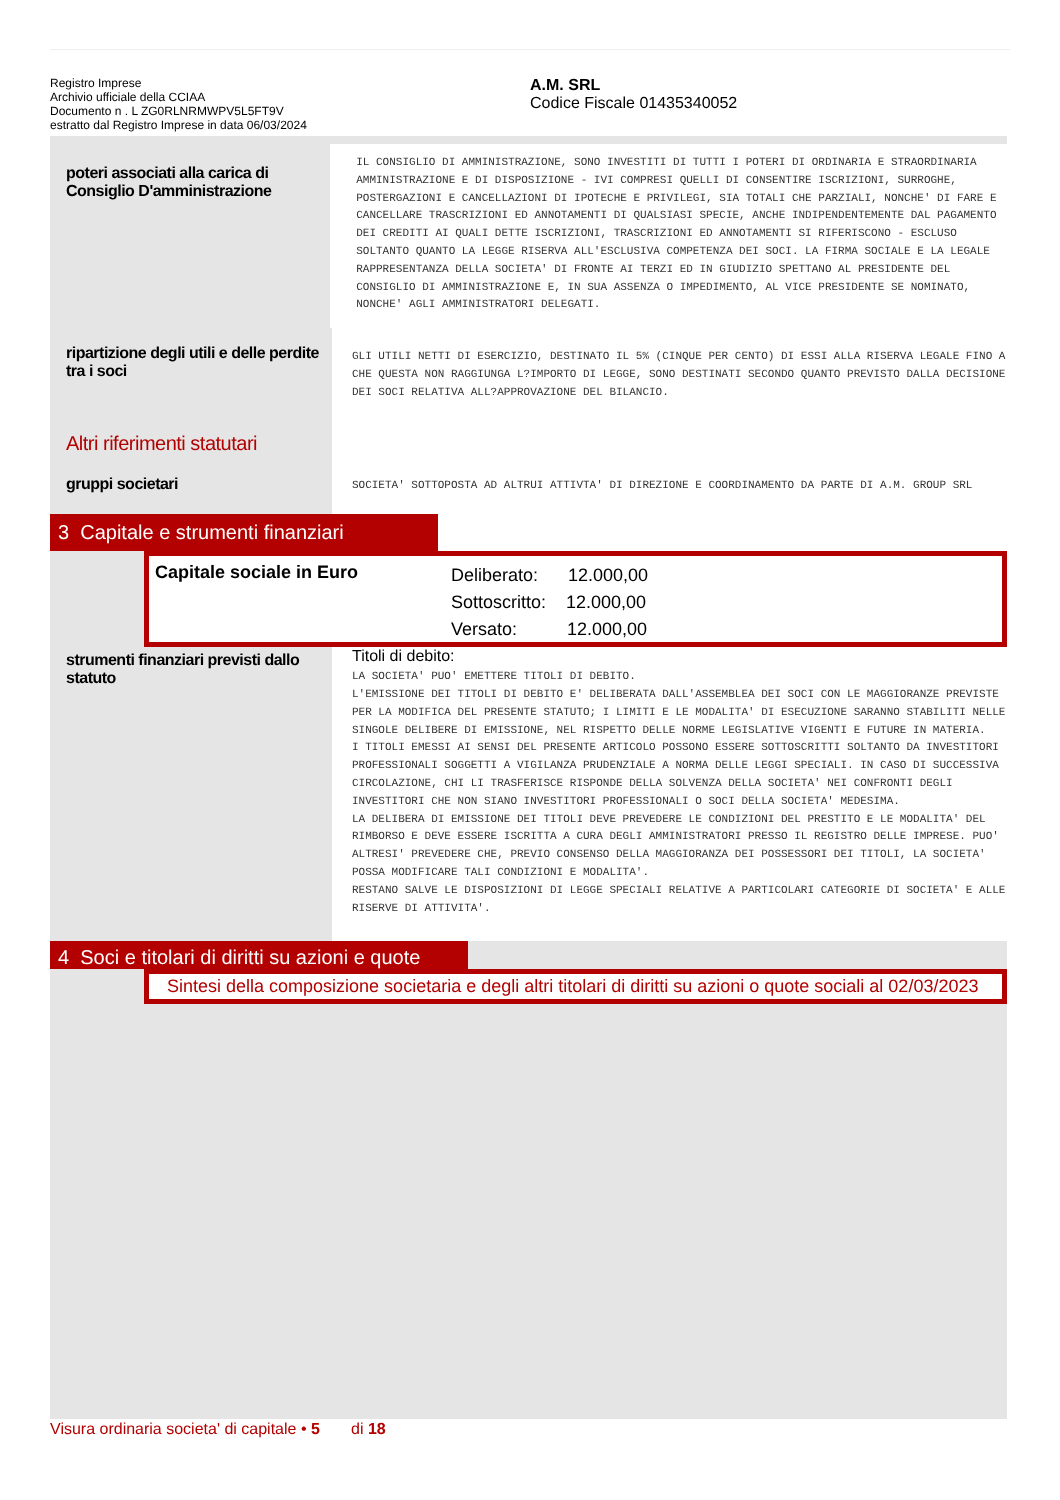Registro Imprese
Archivio ufficiale della CCIAA
Documento n . L ZG0RLNRMWPV5L5FT9V
estratto dal Registro Imprese in data 06/03/2024
A.M. SRL
Codice Fiscale 01435340052
poteri associati alla carica di Consiglio D'amministrazione
IL CONSIGLIO DI AMMINISTRAZIONE, SONO INVESTITI DI TUTTI I POTERI DI ORDINARIA E STRAORDINARIA AMMINISTRAZIONE E DI DISPOSIZIONE - IVI COMPRESI QUELLI DI CONSENTIRE ISCRIZIONI, SURROGHE, POSTERGAZIONI E CANCELLAZIONI DI IPOTECHE E PRIVILEGI, SIA TOTALI CHE PARZIALI, NONCHE' DI FARE E CANCELLARE TRASCRIZIONI ED ANNOTAMENTI DI QUALSIASI SPECIE, ANCHE INDIPENDENTEMENTE DAL PAGAMENTO DEI CREDITI AI QUALI DETTE ISCRIZIONI, TRASCRIZIONI ED ANNOTAMENTI SI RIFERISCONO - ESCLUSO SOLTANTO QUANTO LA LEGGE RISERVA ALL'ESCLUSIVA COMPETENZA DEI SOCI. LA FIRMA SOCIALE E LA LEGALE RAPPRESENTANZA DELLA SOCIETA' DI FRONTE AI TERZI ED IN GIUDIZIO SPETTANO AL PRESIDENTE DEL CONSIGLIO DI AMMINISTRAZIONE E, IN SUA ASSENZA O IMPEDIMENTO, AL VICE PRESIDENTE SE NOMINATO, NONCHE' AGLI AMMINISTRATORI DELEGATI.
ripartizione degli utili e delle perdite tra i soci
GLI UTILI NETTI DI ESERCIZIO, DESTINATO IL 5% (CINQUE PER CENTO) DI ESSI ALLA RISERVA LEGALE FINO A CHE QUESTA NON RAGGIUNGA L?IMPORTO DI LEGGE, SONO DESTINATI SECONDO QUANTO PREVISTO DALLA DECISIONE DEI SOCI RELATIVA ALL?APPROVAZIONE DEL BILANCIO.
Altri riferimenti statutari
gruppi societari
SOCIETA' SOTTOPOSTA AD ALTRUI ATTIVTA' DI DIREZIONE E COORDINAMENTO DA PARTE DI A.M. GROUP SRL
3 Capitale e strumenti finanziari
Capitale sociale in Euro
Deliberato: 12.000,00
Sottoscritto: 12.000,00
Versato: 12.000,00
strumenti finanziari previsti dallo statuto
Titoli di debito:
LA SOCIETA' PUO' EMETTERE TITOLI DI DEBITO.
L'EMISSIONE DEI TITOLI DI DEBITO E' DELIBERATA DALL'ASSEMBLEA DEI SOCI CON LE MAGGIORANZE PREVISTE PER LA MODIFICA DEL PRESENTE STATUTO; I LIMITI E LE MODALITA' DI ESECUZIONE SARANNO STABILITI NELLE SINGOLE DELIBERE DI EMISSIONE, NEL RISPETTO DELLE NORME LEGISLATIVE VIGENTI E FUTURE IN MATERIA.
I TITOLI EMESSI AI SENSI DEL PRESENTE ARTICOLO POSSONO ESSERE SOTTOSCRITTI SOLTANTO DA INVESTITORI PROFESSIONALI SOGGETTI A VIGILANZA PRUDENZIALE A NORMA DELLE LEGGI SPECIALI. IN CASO DI SUCCESSIVA CIRCOLAZIONE, CHI LI TRASFERISCE RISPONDE DELLA SOLVENZA DELLA SOCIETA' NEI CONFRONTI DEGLI INVESTITORI CHE NON SIANO INVESTITORI PROFESSIONALI O SOCI DELLA SOCIETA' MEDESIMA.
LA DELIBERA DI EMISSIONE DEI TITOLI DEVE PREVEDERE LE CONDIZIONI DEL PRESTITO E LE MODALITA' DEL RIMBORSO E DEVE ESSERE ISCRITTA A CURA DEGLI AMMINISTRATORI PRESSO IL REGISTRO DELLE IMPRESE. PUO' ALTRESI' PREVEDERE CHE, PREVIO CONSENSO DELLA MAGGIORANZA DEI POSSESSORI DEI TITOLI, LA SOCIETA' POSSA MODIFICARE TALI CONDIZIONI E MODALITA'.
RESTANO SALVE LE DISPOSIZIONI DI LEGGE SPECIALI RELATIVE A PARTICOLARI CATEGORIE DI SOCIETA' E ALLE RISERVE DI ATTIVITA'.
4 Soci e titolari di diritti su azioni e quote
Sintesi della composizione societaria e degli altri titolari di diritti su azioni o quote sociali al 02/03/2023
Visura ordinaria societa' di capitale • 5 di 18